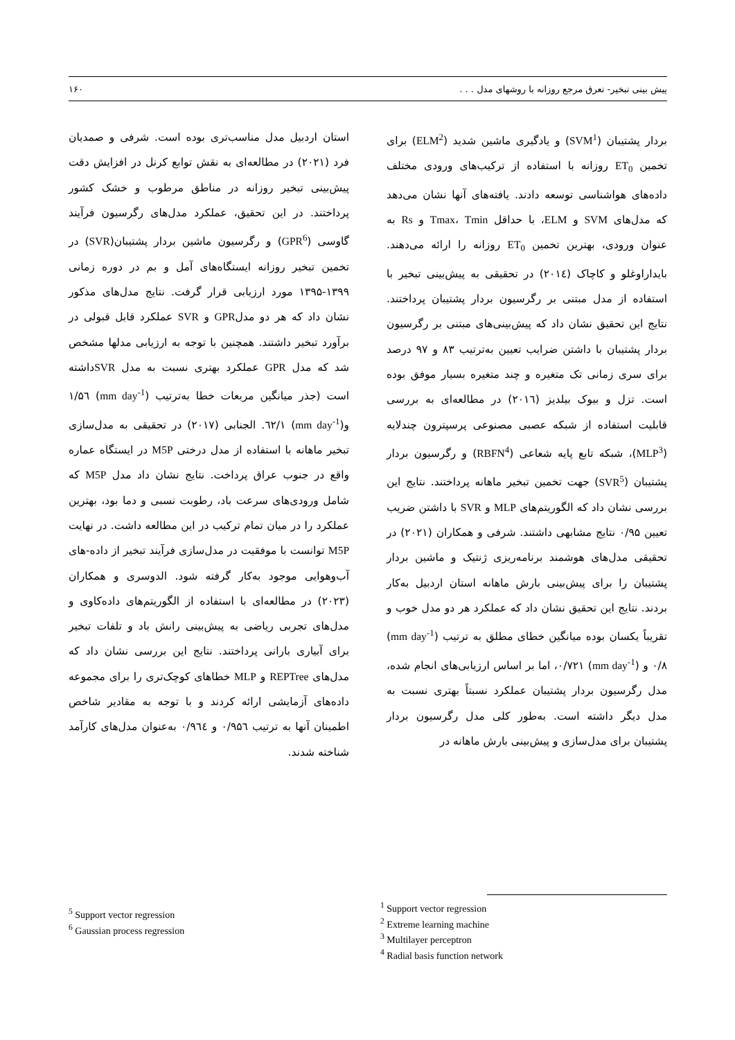پیش بینی تبخیر- تعرق مرجع روزانه با روشهای مدل . . . ۱۶۰
بردار پشتیبان (SVM<sup>1</sup>) و یادگیری ماشین شدید (ELM<sup>2</sup>) برای تخمین ET<sub>0</sub> روزانه با استفاده از ترکیب‌های ورودی مختلف داده‌های هواشناسی توسعه دادند. یافته‌های آنها نشان می‌دهد که مدل‌های SVM و ELM، با حداقل Tmax، Tmin و Rs به عنوان ورودی، بهترین تخمین ET<sub>0</sub> روزانه را ارائه می‌دهند. بایداراوغلو و کاچاک (۲۰۱٤) در تحقیقی به پیش‌بینی تبخیر با استفاده از مدل مبتنی بر رگرسیون بردار پشتیبان پرداختند. نتایج این تحقیق نشان داد که پیش‌بینی‌های مبتنی بر رگرسیون بردار پشتیبان با داشتن ضرایب تعیین به‌ترتیب ۸۳ و ۹۷ درصد برای سری زمانی تک متغیره و چند متغیره بسیار موفق بوده است. تزل و بیوک بیلدیز (۲۰۱٦) در مطالعه‌ای به بررسی قابلیت استفاده از شبکه عصبی مصنوعی پرسپترون چندلایه (MLP<sup>3</sup>)، شبکه تابع پایه شعاعی (RBFN<sup>4</sup>) و رگرسیون بردار پشتیبان (SVR<sup>5</sup>) جهت تخمین تبخیر ماهانه پرداختند. نتایج این بررسی نشان داد که الگوریتم‌های MLP و SVR با داشتن ضریب تعیین ۰/۹۵ نتایج مشابهی داشتند. شرفی و همکاران (۲۰۲۱) در تحقیقی مدل‌های هوشمند برنامه‌ریزی ژنتیک و ماشین بردار پشتیبان را برای پیش‌بینی بارش ماهانه استان اردبیل به‌کار بردند. نتایج این تحقیق نشان داد که عملکرد هر دو مدل خوب و تقریباً یکسان بوده میانگین خطای مطلق به ترتیب (mm day<sup>-1</sup>) ۰/۸ و (mm day<sup>-1</sup>) ۰/۷۲۱، اما بر اساس ارزیابی‌های انجام شده، مدل رگرسیون بردار پشتیبان عملکرد نسبتاً بهتری نسبت به مدل دیگر داشته است. به‌طور کلی مدل رگرسیون بردار پشتیبان برای مدل‌سازی و پیش‌بینی بارش ماهانه در
استان اردبیل مدل مناسب‌تری بوده است. شرفی و صمدیان فرد (۲۰۲۱) در مطالعه‌ای به نقش توابع کرنل در افزایش دقت پیش‌بینی تبخیر روزانه در مناطق مرطوب و خشک کشور پرداختند. در این تحقیق، عملکرد مدل‌های رگرسیون فرآیند گاوسی (GPR<sup>6</sup>) و رگرسیون ماشین بردار پشتیبان(SVR) در تخمین تبخیر روزانه ایستگاه‌های آمل و بم در دوره زمانی ۱۳۹۹-۱۳۹۵ مورد ارزیابی قرار گرفت. نتایج مدل‌های مذکور نشان داد که هر دو مدلGPR و SVR عملکرد قابل قبولی در برآورد تبخیر داشتند. همچنین با توجه به ارزیابی مدلها مشخص شد که مدل GPR عملکرد بهتری نسبت به مدل SVRداشته است (جذر میانگین مربعات خطا به‌ترتیب (mm day<sup>-1</sup>) ۱/۵٦ و(mm day<sup>-1</sup>) ۱/٦۲. الجنابی (۲۰۱۷) در تحقیقی به مدل‌سازی تبخیر ماهانه با استفاده از مدل درختی M5P در ایستگاه عماره واقع در جنوب عراق پرداخت. نتایج نشان داد مدل M5P که شامل ورودی‌های سرعت باد، رطوبت نسبی و دما بود، بهترین عملکرد را در میان تمام ترکیب در این مطالعه داشت. در نهایت M5P توانست با موفقیت در مدل‌سازی فرآیند تبخیر از داده-های آب‌وهوایی موجود به‌کار گرفته شود. الدوسری و همکاران (۲۰۲۳) در مطالعه‌ای با استفاده از الگوریتم‌های داده‌کاوی و مدل‌های تجربی ریاضی به پیش‌بینی رانش باد و تلفات تبخیر برای آبیاری بارانی پرداختند. نتایج این بررسی نشان داد که مدل‌های REPTree و MLP خطاهای کوچک‌تری را برای مجموعه داده‌های آزمایشی ارائه کردند و با توجه به مقادیر شاخص اطمینان آنها به ترتیب ۰/۹۵٦ و ۰/۹٦٤ به‌عنوان مدل‌های کارآمد شناخته شدند.
<sup>1</sup> Support vector regression
<sup>2</sup> Extreme learning machine
<sup>3</sup> Multilayer perceptron
<sup>4</sup> Radial basis function network
<sup>5</sup> Support vector regression
<sup>6</sup> Gaussian process regression